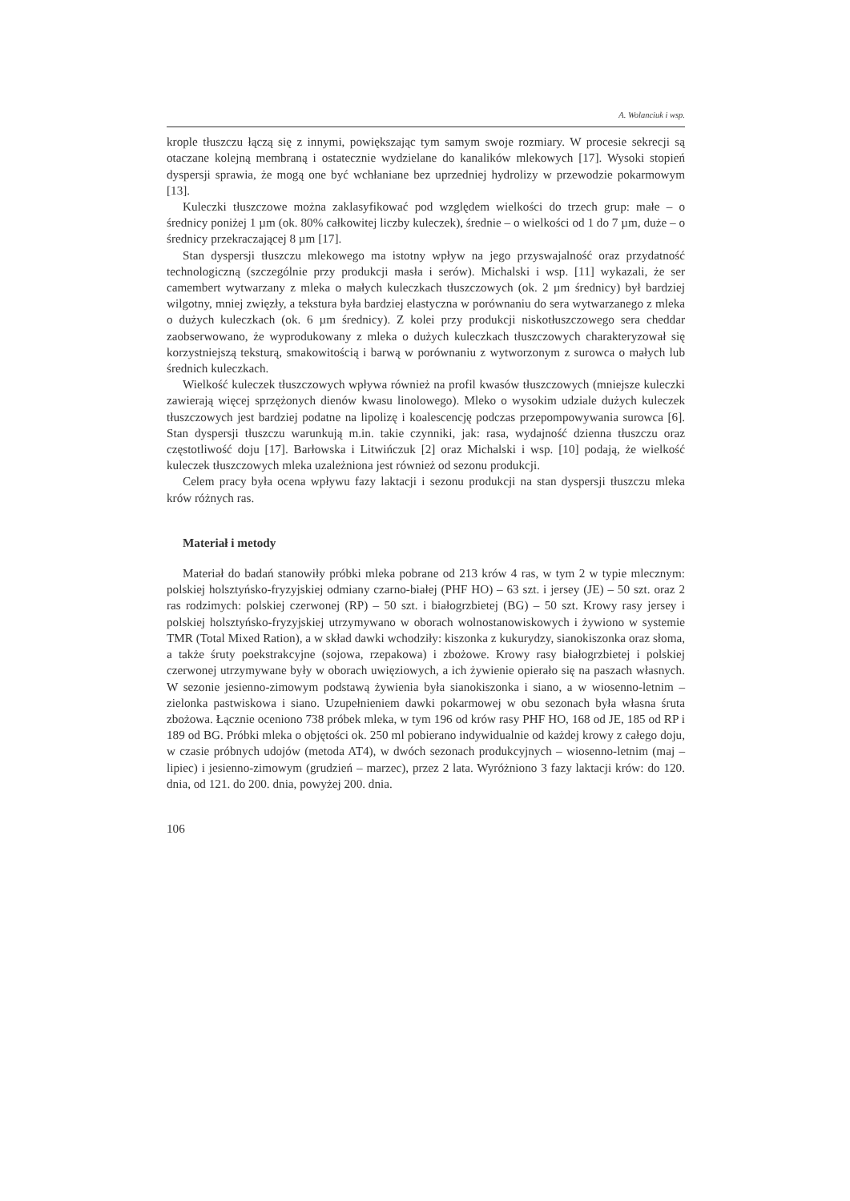A. Wolanciuk i wsp.
krople tłuszczu łączą się z innymi, powiększając tym samym swoje rozmiary. W procesie sekrecji są otaczane kolejną membraną i ostatecznie wydzielane do kanalików mlekowych [17]. Wysoki stopień dyspersji sprawia, że mogą one być wchłaniane bez uprzedniej hydrolizy w przewodzie pokarmowym [13].
Kuleczki tłuszczowe można zaklasyfikować pod względem wielkości do trzech grup: małe – o średnicy poniżej 1 µm (ok. 80% całkowitej liczby kuleczek), średnie – o wielkości od 1 do 7 µm, duże – o średnicy przekraczającej 8 µm [17].
Stan dyspersji tłuszczu mlekowego ma istotny wpływ na jego przyswajalność oraz przydatność technologiczną (szczególnie przy produkcji masła i serów). Michalski i wsp. [11] wykazali, że ser camembert wytwarzany z mleka o małych kuleczkach tłuszczowych (ok. 2 µm średnicy) był bardziej wilgotny, mniej zwięzły, a tekstura była bardziej elastyczna w porównaniu do sera wytwarzanego z mleka o dużych kuleczkach (ok. 6 µm średnicy). Z kolei przy produkcji niskotłuszczowego sera cheddar zaobserwowano, że wyprodukowany z mleka o dużych kuleczkach tłuszczowych charakteryzował się korzystniejszą teksturą, smakowitością i barwą w porównaniu z wytworzonym z surowca o małych lub średnich kuleczkach.
Wielkość kuleczek tłuszczowych wpływa również na profil kwasów tłuszczowych (mniejsze kuleczki zawierają więcej sprzężonych dienów kwasu linolowego). Mleko o wysokim udziale dużych kuleczek tłuszczowych jest bardziej podatne na lipolizę i koalescencję podczas przepompowywania surowca [6]. Stan dyspersji tłuszczu warunkują m.in. takie czynniki, jak: rasa, wydajność dzienna tłuszczu oraz częstotliwość doju [17]. Barłowska i Litwińczuk [2] oraz Michalski i wsp. [10] podają, że wielkość kuleczek tłuszczowych mleka uzależniona jest również od sezonu produkcji.
Celem pracy była ocena wpływu fazy laktacji i sezonu produkcji na stan dyspersji tłuszczu mleka krów różnych ras.
Materiał i metody
Materiał do badań stanowiły próbki mleka pobrane od 213 krów 4 ras, w tym 2 w typie mlecznym: polskiej holsztyńsko-fryzyjskiej odmiany czarno-białej (PHF HO) – 63 szt. i jersey (JE) – 50 szt. oraz 2 ras rodzimych: polskiej czerwonej (RP) – 50 szt. i białogrzbietej (BG) – 50 szt. Krowy rasy jersey i polskiej holsztyńsko-fryzyjskiej utrzymywano w oborach wolnostanowiskowych i żywiono w systemie TMR (Total Mixed Ration), a w skład dawki wchodziły: kiszonka z kukurydzy, sianokiszonka oraz słoma, a także śruty poekstrakcyjne (sojowa, rzepakowa) i zbożowe. Krowy rasy białogrzbietej i polskiej czerwonej utrzymywane były w oborach uwięziowych, a ich żywienie opierało się na paszach własnych. W sezonie jesienno-zimowym podstawą żywienia była sianokiszonka i siano, a w wiosenno-letnim – zielonka pastwiskowa i siano. Uzupełnieniem dawki pokarmowej w obu sezonach była własna śruta zbożowa. Łącznie oceniono 738 próbek mleka, w tym 196 od krów rasy PHF HO, 168 od JE, 185 od RP i 189 od BG. Próbki mleka o objętości ok. 250 ml pobierano indywidualnie od każdej krowy z całego doju, w czasie próbnych udojów (metoda AT4), w dwóch sezonach produkcyjnych – wiosenno-letnim (maj – lipiec) i jesienno-zimowym (grudzień – marzec), przez 2 lata. Wyróżniono 3 fazy laktacji krów: do 120. dnia, od 121. do 200. dnia, powyżej 200. dnia.
106